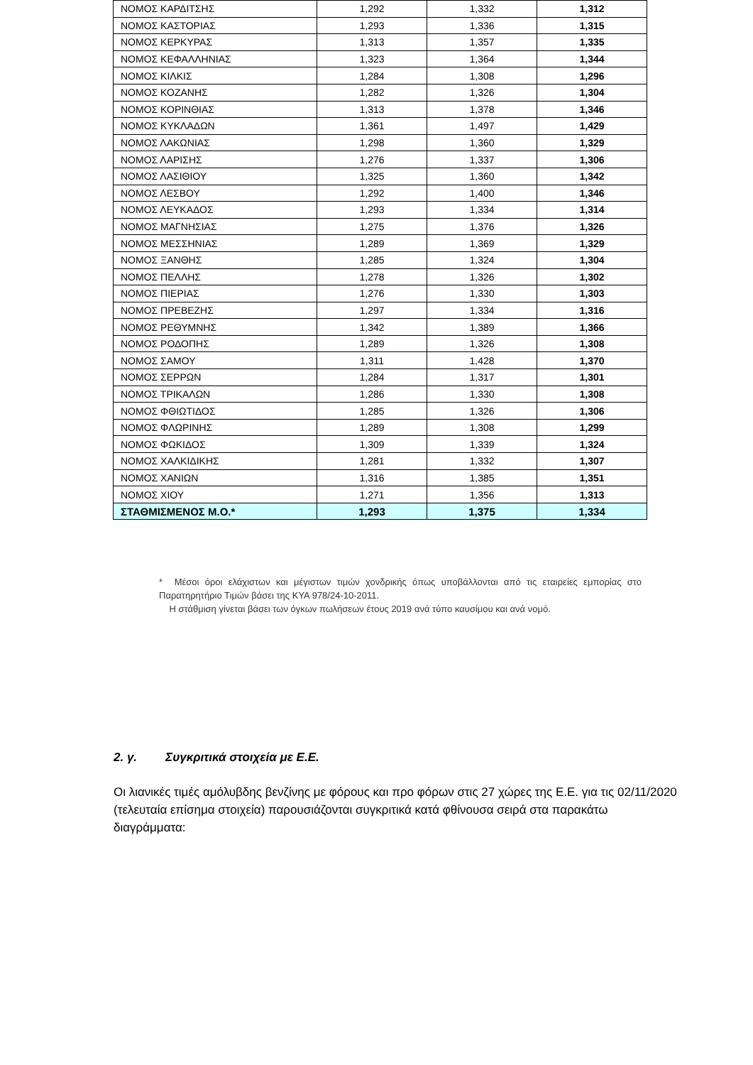| ΝΟΜΟΣ ΚΑΡΔΙΤΣΗΣ | 1,292 | 1,332 | 1,312 |
| ΝΟΜΟΣ ΚΑΣΤΟΡΙΑΣ | 1,293 | 1,336 | 1,315 |
| ΝΟΜΟΣ ΚΕΡΚΥΡΑΣ | 1,313 | 1,357 | 1,335 |
| ΝΟΜΟΣ ΚΕΦΑΛΛΗΝΙΑΣ | 1,323 | 1,364 | 1,344 |
| ΝΟΜΟΣ ΚΙΛΚΙΣ | 1,284 | 1,308 | 1,296 |
| ΝΟΜΟΣ ΚΟΖΑΝΗΣ | 1,282 | 1,326 | 1,304 |
| ΝΟΜΟΣ ΚΟΡΙΝΘΙΑΣ | 1,313 | 1,378 | 1,346 |
| ΝΟΜΟΣ ΚΥΚΛΑΔΩΝ | 1,361 | 1,497 | 1,429 |
| ΝΟΜΟΣ ΛΑΚΩΝΙΑΣ | 1,298 | 1,360 | 1,329 |
| ΝΟΜΟΣ ΛΑΡΙΣΗΣ | 1,276 | 1,337 | 1,306 |
| ΝΟΜΟΣ ΛΑΣΙΘΙΟΥ | 1,325 | 1,360 | 1,342 |
| ΝΟΜΟΣ ΛΕΣΒΟΥ | 1,292 | 1,400 | 1,346 |
| ΝΟΜΟΣ ΛΕΥΚΑΔΟΣ | 1,293 | 1,334 | 1,314 |
| ΝΟΜΟΣ ΜΑΓΝΗΣΙΑΣ | 1,275 | 1,376 | 1,326 |
| ΝΟΜΟΣ ΜΕΣΣΗΝΙΑΣ | 1,289 | 1,369 | 1,329 |
| ΝΟΜΟΣ ΞΑΝΘΗΣ | 1,285 | 1,324 | 1,304 |
| ΝΟΜΟΣ ΠΕΛΛΗΣ | 1,278 | 1,326 | 1,302 |
| ΝΟΜΟΣ ΠΙΕΡΙΑΣ | 1,276 | 1,330 | 1,303 |
| ΝΟΜΟΣ ΠΡΕΒΕΖΗΣ | 1,297 | 1,334 | 1,316 |
| ΝΟΜΟΣ ΡΕΘΥΜΝΗΣ | 1,342 | 1,389 | 1,366 |
| ΝΟΜΟΣ ΡΟΔΟΠΗΣ | 1,289 | 1,326 | 1,308 |
| ΝΟΜΟΣ ΣΑΜΟΥ | 1,311 | 1,428 | 1,370 |
| ΝΟΜΟΣ ΣΕΡΡΩΝ | 1,284 | 1,317 | 1,301 |
| ΝΟΜΟΣ ΤΡΙΚΑΛΩΝ | 1,286 | 1,330 | 1,308 |
| ΝΟΜΟΣ ΦΘΙΩΤΙΔΟΣ | 1,285 | 1,326 | 1,306 |
| ΝΟΜΟΣ ΦΛΩΡΙΝΗΣ | 1,289 | 1,308 | 1,299 |
| ΝΟΜΟΣ ΦΩΚΙΔΟΣ | 1,309 | 1,339 | 1,324 |
| ΝΟΜΟΣ ΧΑΛΚΙΔΙΚΗΣ | 1,281 | 1,332 | 1,307 |
| ΝΟΜΟΣ ΧΑΝΙΩΝ | 1,316 | 1,385 | 1,351 |
| ΝΟΜΟΣ ΧΙΟΥ | 1,271 | 1,356 | 1,313 |
| ΣΤΑΘΜΙΣΜΕΝΟΣ Μ.Ο.* | 1,293 | 1,375 | 1,334 |
* Μέσοι όροι ελάχιστων και μέγιστων τιμών χονδρικής όπως υποβάλλονται από τις εταιρείες εμπορίας στο Παρατηρητήριο Τιμών βάσει της ΚΥΑ 978/24-10-2011.
Η στάθμιση γίνεται βάσει των όγκων πωλήσεων έτους 2019 ανά τύπο καυσίμου και ανά νομό.
2. γ. Συγκριτικά στοιχεία με Ε.Ε.
Οι λιανικές τιμές αμόλυβδης βενζίνης με φόρους και προ φόρων στις 27 χώρες της Ε.Ε. για τις 02/11/2020 (τελευταία επίσημα στοιχεία) παρουσιάζονται συγκριτικά κατά φθίνουσα σειρά στα παρακάτω διαγράμματα: